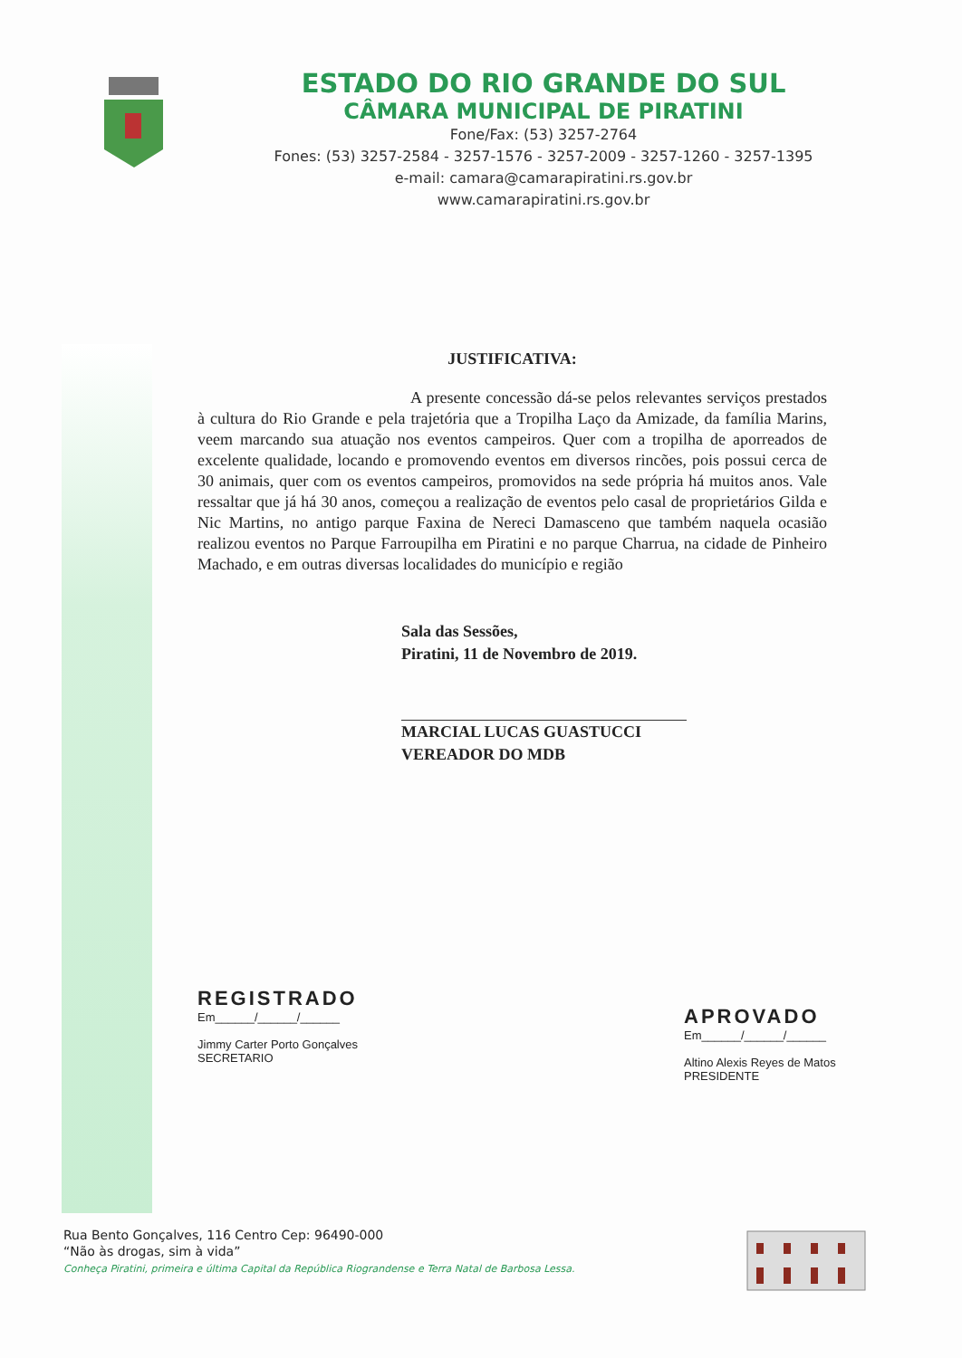ESTADO DO RIO GRANDE DO SUL
CÂMARA MUNICIPAL DE PIRATINI
Fone/Fax: (53) 3257-2764
Fones: (53) 3257-2584 - 3257-1576 - 3257-2009 - 3257-1260 - 3257-1395
e-mail: camara@camarapiratini.rs.gov.br
www.camarapiratini.rs.gov.br
JUSTIFICATIVA:
A presente concessão dá-se pelos relevantes serviços prestados à cultura do Rio Grande e pela trajetória que a Tropilha Laço da Amizade, da família Marins, veem marcando sua atuação nos eventos campeiros. Quer com a tropilha de aporreados de excelente qualidade, locando e promovendo eventos em diversos rincões, pois possui cerca de 30 animais, quer com os eventos campeiros, promovidos na sede própria há muitos anos. Vale ressaltar que já há 30 anos, começou a realização de eventos pelo casal de proprietários Gilda e Nic Martins, no antigo parque Faxina de Nereci Damasceno que também naquela ocasião realizou eventos no Parque Farroupilha em Piratini e no parque Charrua, na cidade de Pinheiro Machado, e em outras diversas localidades do município e região
Sala das Sessões,
Piratini, 11 de Novembro de 2019.
MARCIAL LUCAS GUASTUCCI
VEREADOR DO MDB
REGISTRADO
Em______/______/______
Jimmy Carter Porto Gonçalves
SECRETARIO
APROVADO
Em______/______/______
Altino Alexis Reyes de Matos
PRESIDENTE
Rua Bento Gonçalves, 116 Centro Cep: 96490-000
“Não às drogas, sim à vida”
Conheça Piratini, primeira e última Capital da República Riograndense e Terra Natal de Barbosa Lessa.